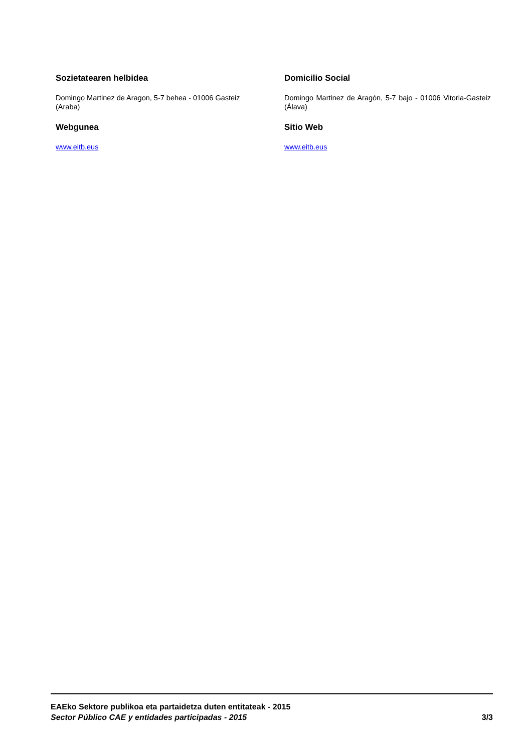Sozietatearen helbidea
Domingo Martinez de Aragon, 5-7 behea - 01006 Gasteiz (Araba)
Webgunea
www.eitb.eus
Domicilio Social
Domingo Martinez de Aragón, 5-7 bajo - 01006 Vitoria-Gasteiz (Álava)
Sitio Web
www.eitb.eus
EAEko Sektore publikoa eta partaidetza duten entitateak - 2015
Sector Público CAE y entidades participadas - 2015 3/3